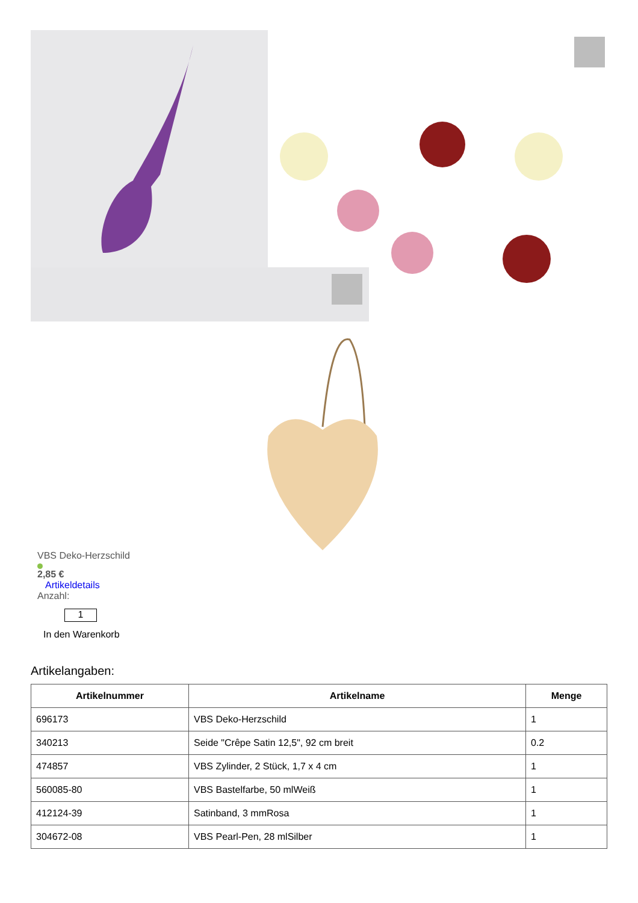VBS Deko-Herzschild
2,85 €
Artikeldetails
Anzahl:
1
In den Warenkorb
Artikelangaben:
| Artikelnummer | Artikelname | Menge |
| --- | --- | --- |
| 696173 | VBS Deko-Herzschild | 1 |
| 340213 | Seide "Crêpe Satin 12,5", 92 cm breit | 0.2 |
| 474857 | VBS Zylinder, 2 Stück, 1,7 x 4 cm | 1 |
| 560085-80 | VBS Bastelfarbe, 50 mlWeiß | 1 |
| 412124-39 | Satinband, 3 mmRosa | 1 |
| 304672-08 | VBS Pearl-Pen, 28 mlSilber | 1 |